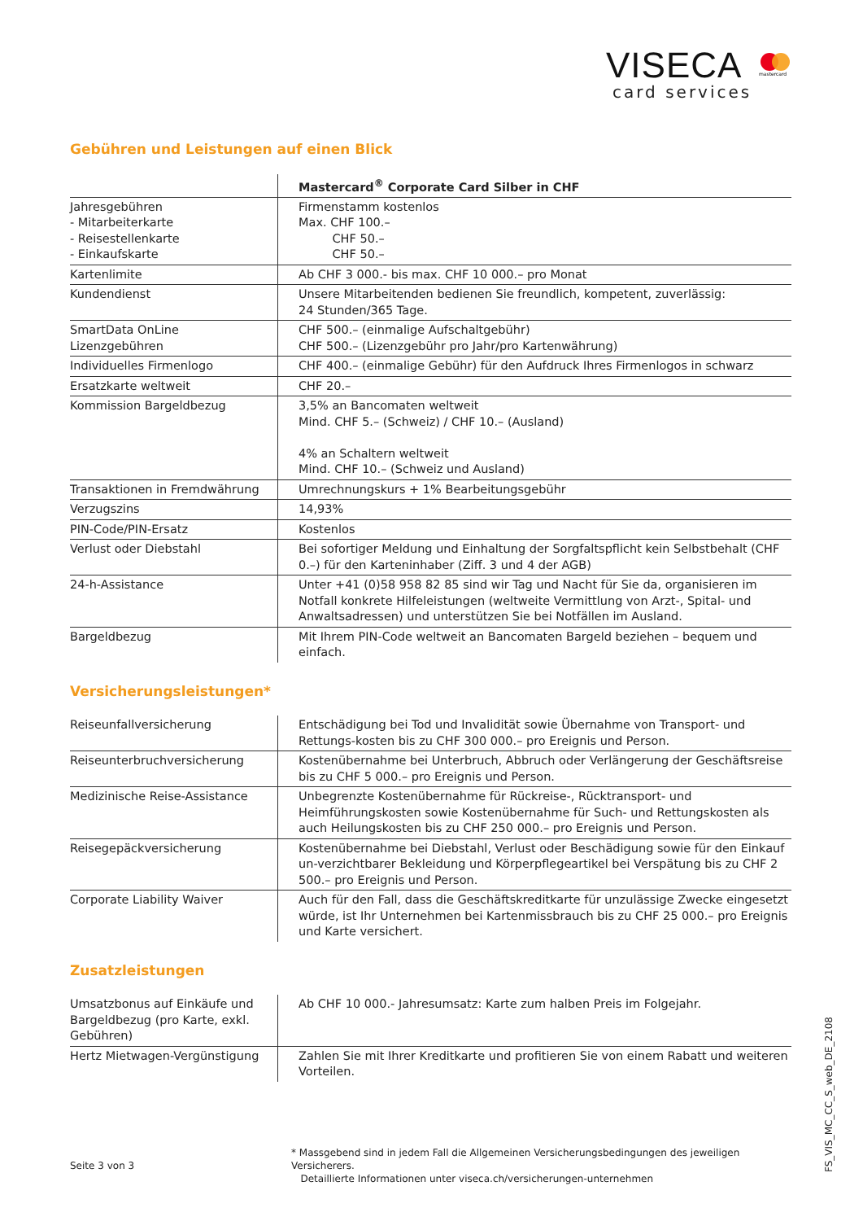VISECA
card services
mastercard
Gebühren und Leistungen auf einen Blick
| | Mastercard<sup>®</sup> Corporate Card Silber in CHF |
| --- | --- |
| Jahresgebühren - Mitarbeiterkarte - Reisestellenkarte - Einkaufskarte | Firmenstamm kostenlos Max. CHF 100.– CHF 50.– CHF 50.– |
| Kartenlimite | Ab CHF 3 000.- bis max. CHF 10 000.– pro Monat |
| Kundendienst | Unsere Mitarbeitenden bedienen Sie freundlich, kompetent, zuverlässig: 24 Stunden/365 Tage. |
| SmartData OnLine Lizenzgebühren | CHF 500.– (einmalige Aufschaltgebühr) CHF 500.– (Lizenzgebühr pro Jahr/pro Kartenwährung) |
| Individuelles Firmenlogo | CHF 400.– (einmalige Gebühr) für den Aufdruck Ihres Firmenlogos in schwarz |
| Ersatzkarte weltweit | CHF 20.– |
| Kommission Bargeldbezug | 3,5% an Bancomaten weltweit Mind. CHF 5.– (Schweiz) / CHF 10.– (Ausland) 4% an Schaltern weltweit Mind. CHF 10.– (Schweiz und Ausland) |
| Transaktionen in Fremdwährung | Umrechnungskurs + 1% Bearbeitungsgebühr |
| Verzugszins | 14,93% |
| PIN-Code/PIN-Ersatz | Kostenlos |
| Verlust oder Diebstahl | Bei sofortiger Meldung und Einhaltung der Sorgfaltspflicht kein Selbstbehalt (CHF 0.–) für den Karteninhaber (Ziff. 3 und 4 der AGB) |
| 24-h-Assistance | Unter +41 (0)58 958 82 85 sind wir Tag und Nacht für Sie da, organisieren im Notfall konkrete Hilfeleistungen (weltweite Vermittlung von Arzt-, Spital- und Anwaltsadressen) und unterstützen Sie bei Notfällen im Ausland. |
| Bargeldbezug | Mit Ihrem PIN-Code weltweit an Bancomaten Bargeld beziehen – bequem und einfach. |
Versicherungsleistungen*
| Reiseunfallversicherung | Entschädigung bei Tod und Invalidität sowie Übernahme von Transport- und Rettungs-kosten bis zu CHF 300 000.– pro Ereignis und Person. |
| Reiseunterbruchversicherung | Kostenübernahme bei Unterbruch, Abbruch oder Verlängerung der Geschäftsreise bis zu CHF 5 000.– pro Ereignis und Person. |
| Medizinische Reise-Assistance | Unbegrenzte Kostenübernahme für Rückreise-, Rücktransport- und Heimführungskosten sowie Kostenübernahme für Such- und Rettungskosten als auch Heilungskosten bis zu CHF 250 000.– pro Ereignis und Person. |
| Reisegepäckversicherung | Kostenübernahme bei Diebstahl, Verlust oder Beschädigung sowie für den Einkauf un-verzichtbarer Bekleidung und Körperpflegeartikel bei Verspätung bis zu CHF 2 500.– pro Ereignis und Person. |
| Corporate Liability Waiver | Auch für den Fall, dass die Geschäftskreditkarte für unzulässige Zwecke eingesetzt würde, ist Ihr Unternehmen bei Kartenmissbrauch bis zu CHF 25 000.– pro Ereignis und Karte versichert. |
Zusatzleistungen
| Umsatzbonus auf Einkäufe und Bargeldbezug (pro Karte, exkl. Gebühren) | Ab CHF 10 000.- Jahresumsatz: Karte zum halben Preis im Folgejahr. |
| Hertz Mietwagen-Vergünstigung | Zahlen Sie mit Ihrer Kreditkarte und profitieren Sie von einem Rabatt und weiteren Vorteilen. |
Seite 3 von 3
* Massgebend sind in jedem Fall die Allgemeinen Versicherungsbedingungen des jeweiligen Versicherers.
Detaillierte Informationen unter viseca.ch/versicherungen-unternehmen
FS_VIS_MC_CC_S_web_DE_2108